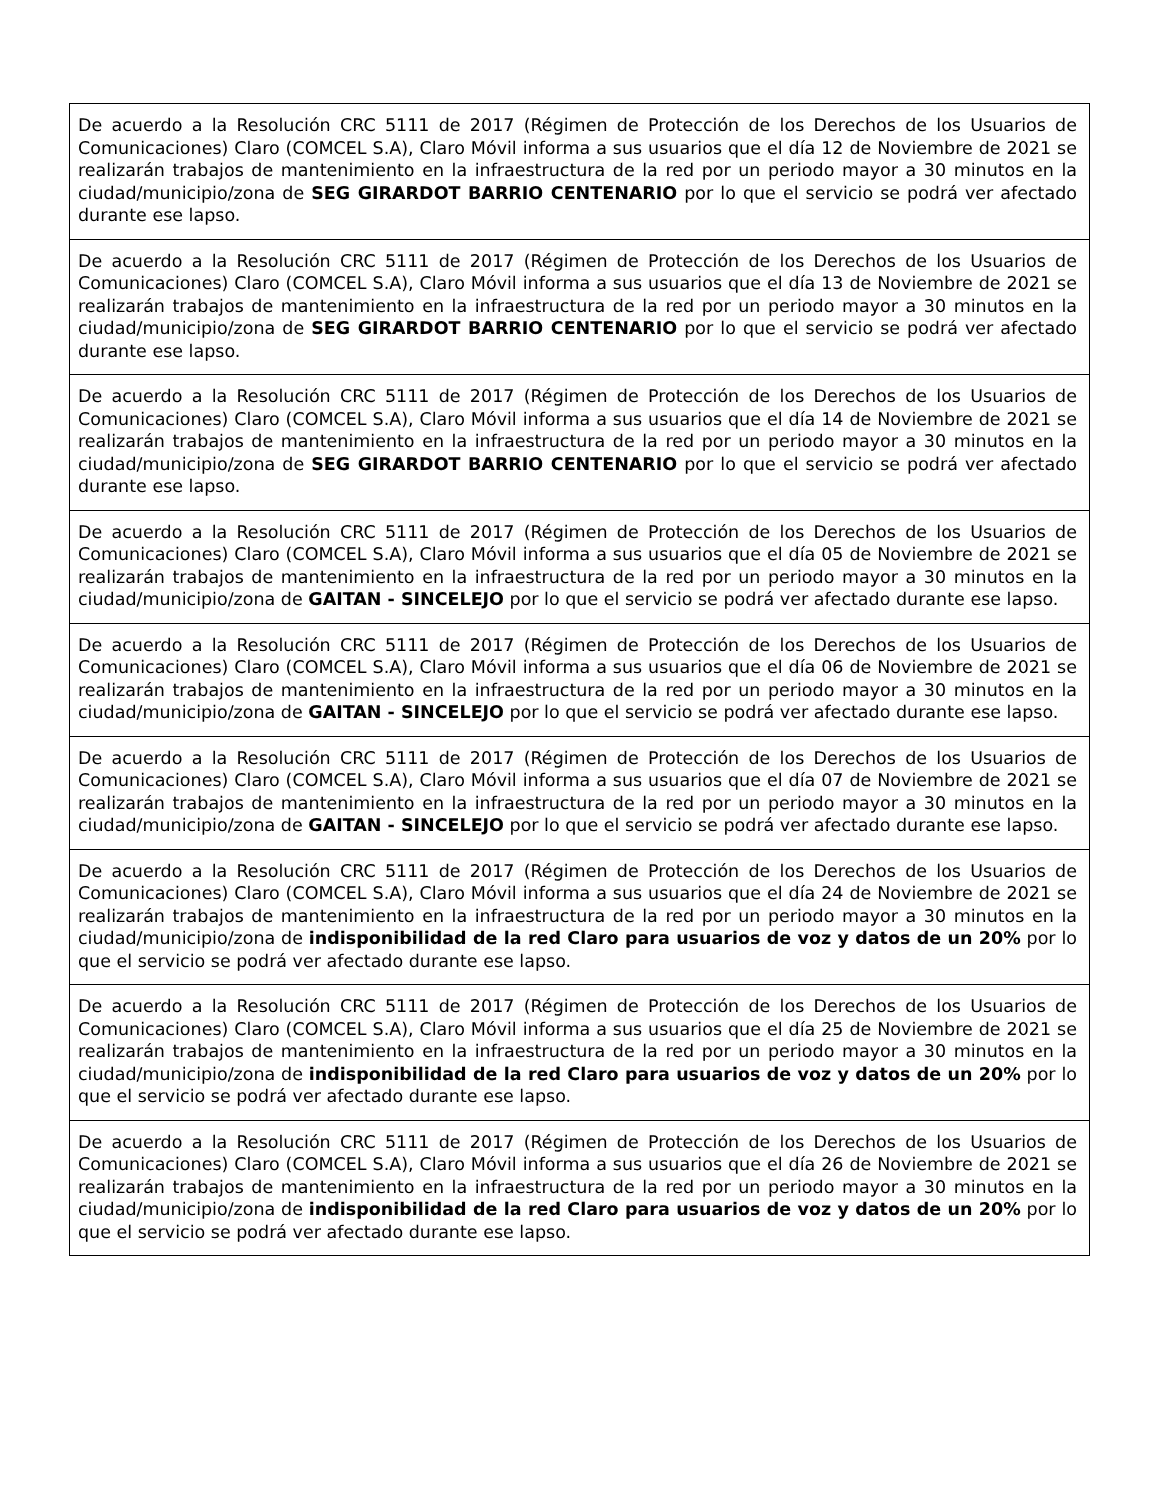| De acuerdo a la Resolución CRC 5111 de 2017 (Régimen de Protección de los Derechos de los Usuarios de Comunicaciones) Claro (COMCEL S.A), Claro Móvil informa a sus usuarios que el día 12 de Noviembre de 2021 se realizarán trabajos de mantenimiento en la infraestructura de la red por un periodo mayor a 30 minutos en la ciudad/municipio/zona de SEG GIRARDOT BARRIO CENTENARIO por lo que el servicio se podrá ver afectado durante ese lapso. |
| De acuerdo a la Resolución CRC 5111 de 2017 (Régimen de Protección de los Derechos de los Usuarios de Comunicaciones) Claro (COMCEL S.A), Claro Móvil informa a sus usuarios que el día 13 de Noviembre de 2021 se realizarán trabajos de mantenimiento en la infraestructura de la red por un periodo mayor a 30 minutos en la ciudad/municipio/zona de SEG GIRARDOT BARRIO CENTENARIO por lo que el servicio se podrá ver afectado durante ese lapso. |
| De acuerdo a la Resolución CRC 5111 de 2017 (Régimen de Protección de los Derechos de los Usuarios de Comunicaciones) Claro (COMCEL S.A), Claro Móvil informa a sus usuarios que el día 14 de Noviembre de 2021 se realizarán trabajos de mantenimiento en la infraestructura de la red por un periodo mayor a 30 minutos en la ciudad/municipio/zona de SEG GIRARDOT BARRIO CENTENARIO por lo que el servicio se podrá ver afectado durante ese lapso. |
| De acuerdo a la Resolución CRC 5111 de 2017 (Régimen de Protección de los Derechos de los Usuarios de Comunicaciones) Claro (COMCEL S.A), Claro Móvil informa a sus usuarios que el día 05 de Noviembre de 2021 se realizarán trabajos de mantenimiento en la infraestructura de la red por un periodo mayor a 30 minutos en la ciudad/municipio/zona de GAITAN - SINCELEJO por lo que el servicio se podrá ver afectado durante ese lapso. |
| De acuerdo a la Resolución CRC 5111 de 2017 (Régimen de Protección de los Derechos de los Usuarios de Comunicaciones) Claro (COMCEL S.A), Claro Móvil informa a sus usuarios que el día 06 de Noviembre de 2021 se realizarán trabajos de mantenimiento en la infraestructura de la red por un periodo mayor a 30 minutos en la ciudad/municipio/zona de GAITAN - SINCELEJO por lo que el servicio se podrá ver afectado durante ese lapso. |
| De acuerdo a la Resolución CRC 5111 de 2017 (Régimen de Protección de los Derechos de los Usuarios de Comunicaciones) Claro (COMCEL S.A), Claro Móvil informa a sus usuarios que el día 07 de Noviembre de 2021 se realizarán trabajos de mantenimiento en la infraestructura de la red por un periodo mayor a 30 minutos en la ciudad/municipio/zona de GAITAN - SINCELEJO por lo que el servicio se podrá ver afectado durante ese lapso. |
| De acuerdo a la Resolución CRC 5111 de 2017 (Régimen de Protección de los Derechos de los Usuarios de Comunicaciones) Claro (COMCEL S.A), Claro Móvil informa a sus usuarios que el día 24 de Noviembre de 2021 se realizarán trabajos de mantenimiento en la infraestructura de la red por un periodo mayor a 30 minutos en la ciudad/municipio/zona de indisponibilidad de la red Claro para usuarios de voz y datos de un 20% por lo que el servicio se podrá ver afectado durante ese lapso. |
| De acuerdo a la Resolución CRC 5111 de 2017 (Régimen de Protección de los Derechos de los Usuarios de Comunicaciones) Claro (COMCEL S.A), Claro Móvil informa a sus usuarios que el día 25 de Noviembre de 2021 se realizarán trabajos de mantenimiento en la infraestructura de la red por un periodo mayor a 30 minutos en la ciudad/municipio/zona de indisponibilidad de la red Claro para usuarios de voz y datos de un 20% por lo que el servicio se podrá ver afectado durante ese lapso. |
| De acuerdo a la Resolución CRC 5111 de 2017 (Régimen de Protección de los Derechos de los Usuarios de Comunicaciones) Claro (COMCEL S.A), Claro Móvil informa a sus usuarios que el día 26 de Noviembre de 2021 se realizarán trabajos de mantenimiento en la infraestructura de la red por un periodo mayor a 30 minutos en la ciudad/municipio/zona de indisponibilidad de la red Claro para usuarios de voz y datos de un 20% por lo que el servicio se podrá ver afectado durante ese lapso. |